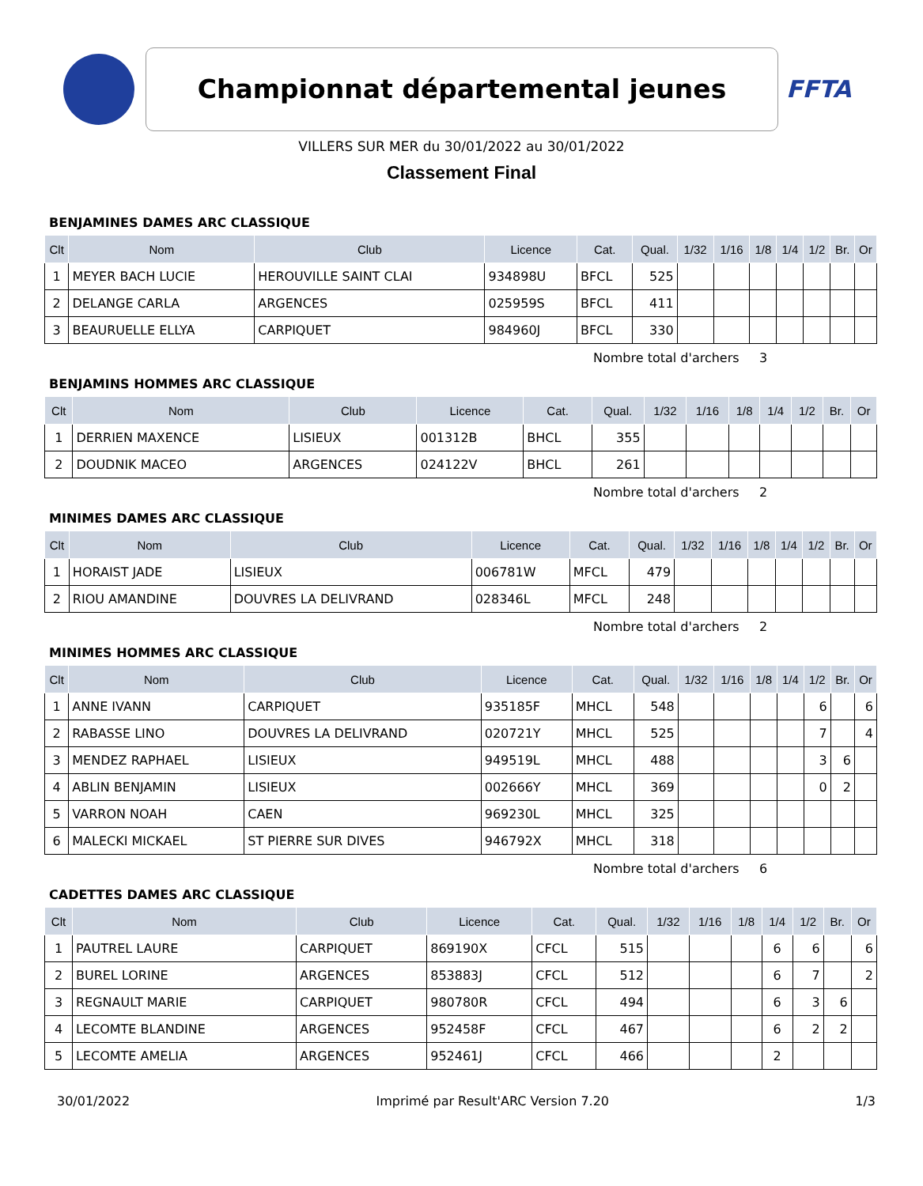Championnat départemental jeunes
FFTA
VILLERS SUR MER du 30/01/2022 au 30/01/2022
Classement Final
BENJAMINES DAMES ARC CLASSIQUE
| Clt | Nom | Club | Licence | Cat. | Qual. | 1/32 | 1/16 | 1/8 | 1/4 | 1/2 | Br. | Or |
| --- | --- | --- | --- | --- | --- | --- | --- | --- | --- | --- | --- | --- |
| 1 | MEYER BACH LUCIE | HEROUVILLE SAINT CLAI | 934898U | BFCL | 525 | | | | | | | |
| 2 | DELANGE CARLA | ARGENCES | 025959S | BFCL | 411 | | | | | | | |
| 3 | BEAURUELLE ELLYA | CARPIQUET | 984960J | BFCL | 330 | | | | | | | |
Nombre total d'archers 3
BENJAMINS HOMMES ARC CLASSIQUE
| Clt | Nom | Club | Licence | Cat. | Qual. | 1/32 | 1/16 | 1/8 | 1/4 | 1/2 | Br. | Or |
| --- | --- | --- | --- | --- | --- | --- | --- | --- | --- | --- | --- | --- |
| 1 | DERRIEN MAXENCE | LISIEUX | 001312B | BHCL | 355 | | | | | | | |
| 2 | DOUDNIK MACEO | ARGENCES | 024122V | BHCL | 261 | | | | | | | |
Nombre total d'archers 2
MINIMES DAMES ARC CLASSIQUE
| Clt | Nom | Club | Licence | Cat. | Qual. | 1/32 | 1/16 | 1/8 | 1/4 | 1/2 | Br. | Or |
| --- | --- | --- | --- | --- | --- | --- | --- | --- | --- | --- | --- | --- |
| 1 | HORAIST JADE | LISIEUX | 006781W | MFCL | 479 | | | | | | | |
| 2 | RIOU AMANDINE | DOUVRES LA DELIVRAND | 028346L | MFCL | 248 | | | | | | | |
Nombre total d'archers 2
MINIMES HOMMES ARC CLASSIQUE
| Clt | Nom | Club | Licence | Cat. | Qual. | 1/32 | 1/16 | 1/8 | 1/4 | 1/2 | Br. | Or |
| --- | --- | --- | --- | --- | --- | --- | --- | --- | --- | --- | --- | --- |
| 1 | ANNE IVANN | CARPIQUET | 935185F | MHCL | 548 | | | | | 6 | | 6 |
| 2 | RABASSE LINO | DOUVRES LA DELIVRAND | 020721Y | MHCL | 525 | | | | | 7 | | 4 |
| 3 | MENDEZ RAPHAEL | LISIEUX | 949519L | MHCL | 488 | | | | | 3 | 6 | |
| 4 | ABLIN BENJAMIN | LISIEUX | 002666Y | MHCL | 369 | | | | | 0 | 2 | |
| 5 | VARRON NOAH | CAEN | 969230L | MHCL | 325 | | | | | | | |
| 6 | MALECKI MICKAEL | ST PIERRE SUR DIVES | 946792X | MHCL | 318 | | | | | | | |
Nombre total d'archers 6
CADETTES DAMES ARC CLASSIQUE
| Clt | Nom | Club | Licence | Cat. | Qual. | 1/32 | 1/16 | 1/8 | 1/4 | 1/2 | Br. | Or |
| --- | --- | --- | --- | --- | --- | --- | --- | --- | --- | --- | --- | --- |
| 1 | PAUTREL LAURE | CARPIQUET | 869190X | CFCL | 515 | | | | 6 | 6 | | 6 |
| 2 | BUREL LORINE | ARGENCES | 853883J | CFCL | 512 | | | | 6 | 7 | | 2 |
| 3 | REGNAULT MARIE | CARPIQUET | 980780R | CFCL | 494 | | | | 6 | 3 | 6 | |
| 4 | LECOMTE BLANDINE | ARGENCES | 952458F | CFCL | 467 | | | | 6 | 2 | 2 | |
| 5 | LECOMTE AMELIA | ARGENCES | 952461J | CFCL | 466 | | | | 2 | | | |
30/01/2022 Imprimé par Result'ARC Version 7.20 1/3